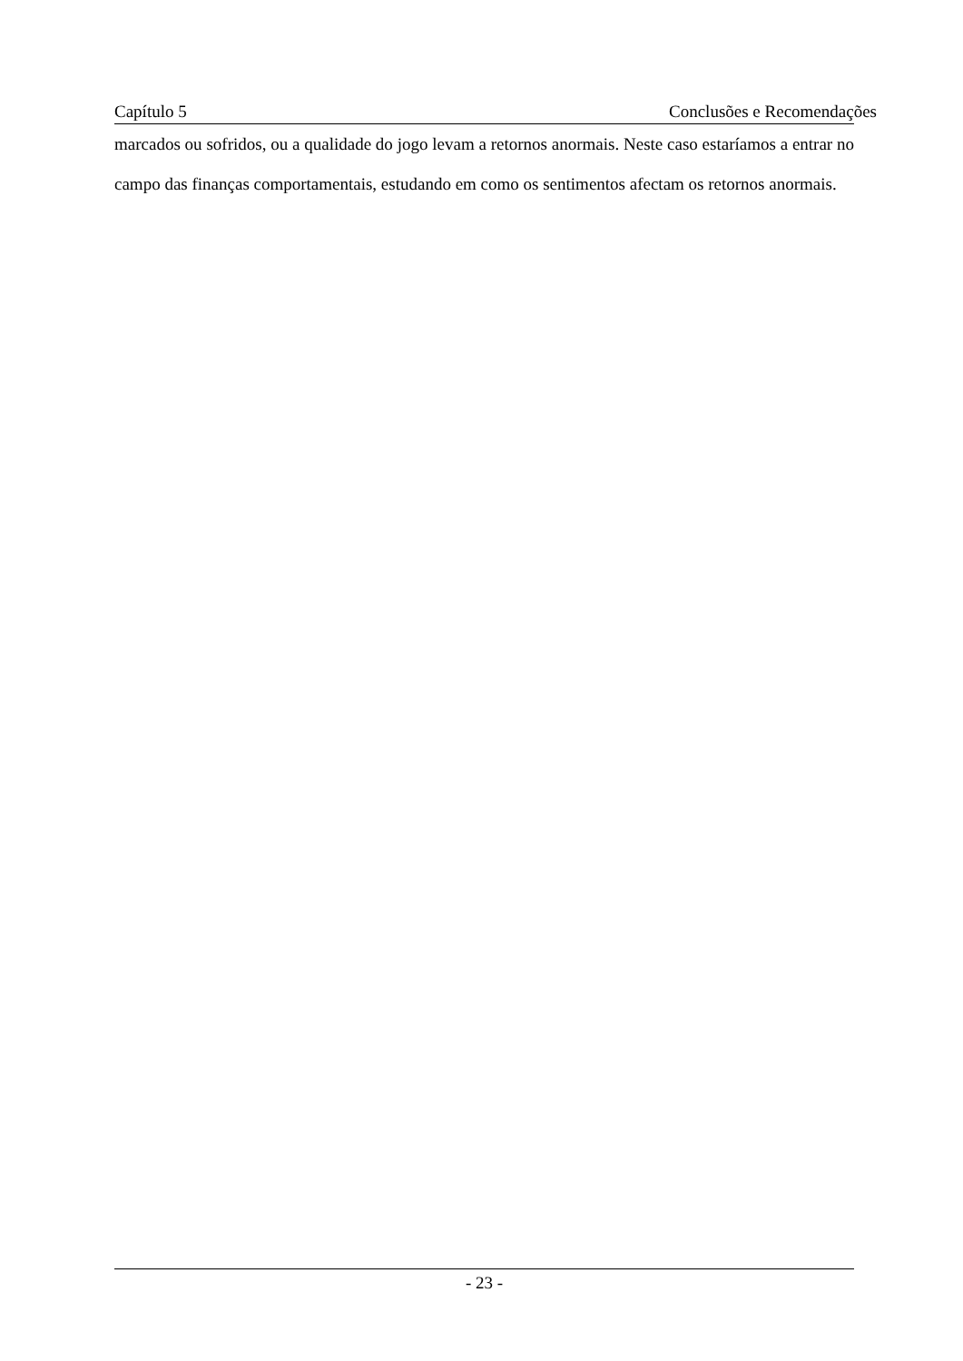Capítulo 5 Conclusões e Recomendações
marcados ou sofridos, ou a qualidade do jogo levam a retornos anormais. Neste caso estaríamos a entrar no campo das finanças comportamentais, estudando em como os sentimentos afectam os retornos anormais.
- 23 -